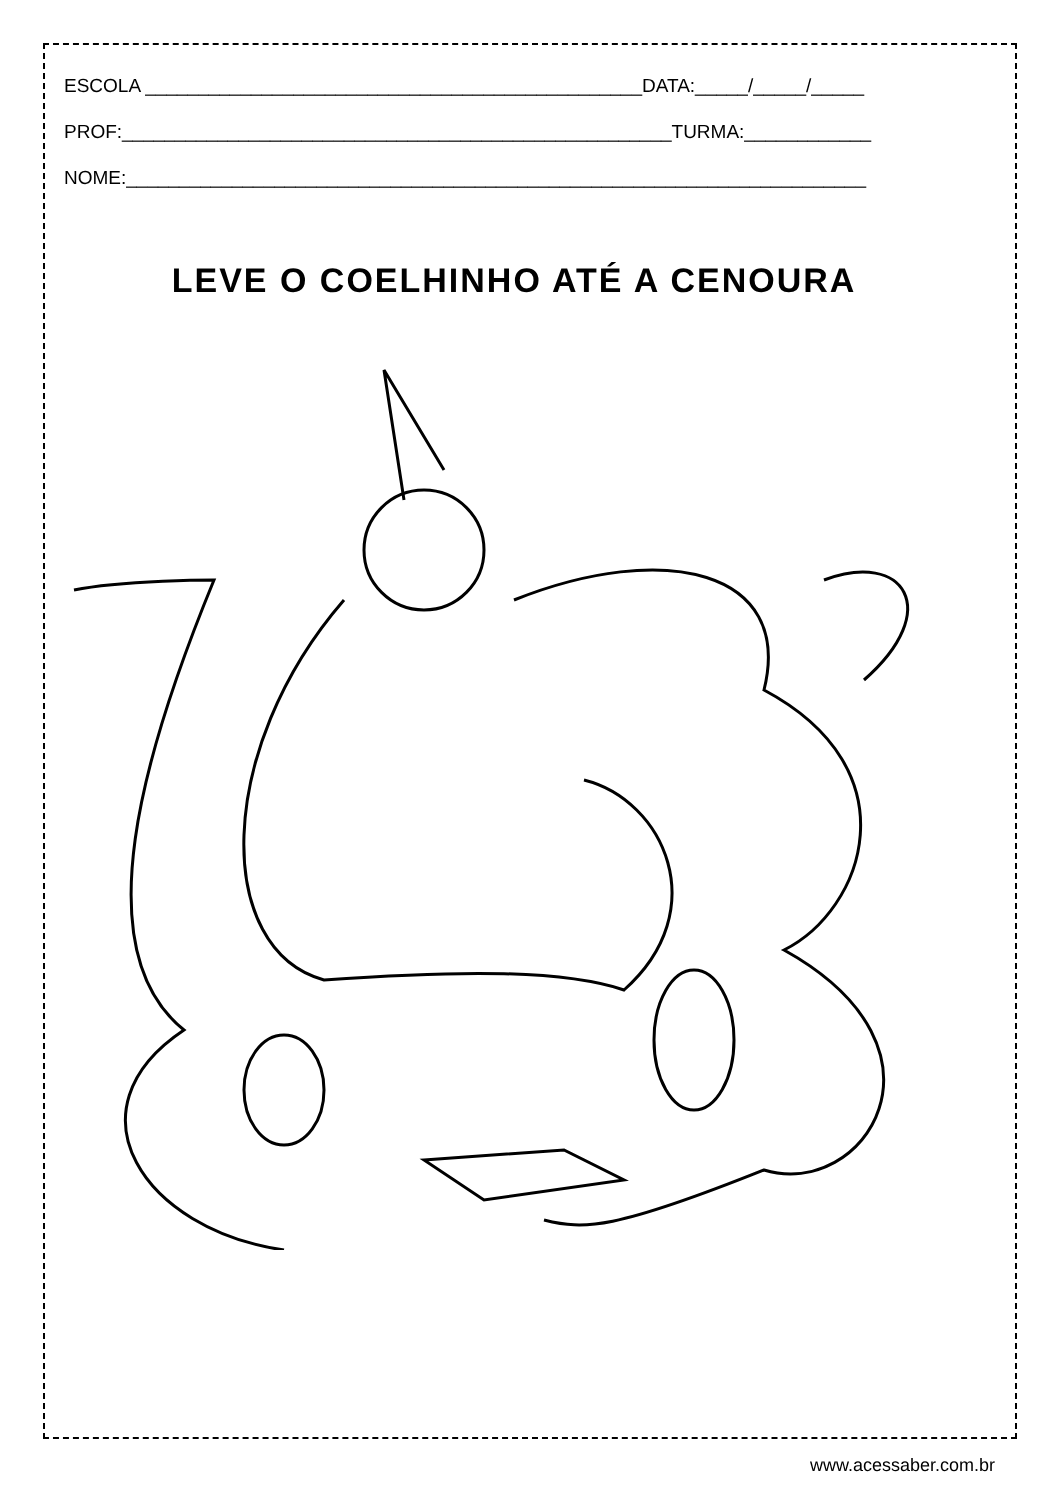ESCOLA _______________________________________________DATA:_____/_____/_____
PROF:____________________________________________________TURMA:____________
NOME:______________________________________________________________________
LEVE O COELHINHO ATÉ A CENOURA
www.acessaber.com.br